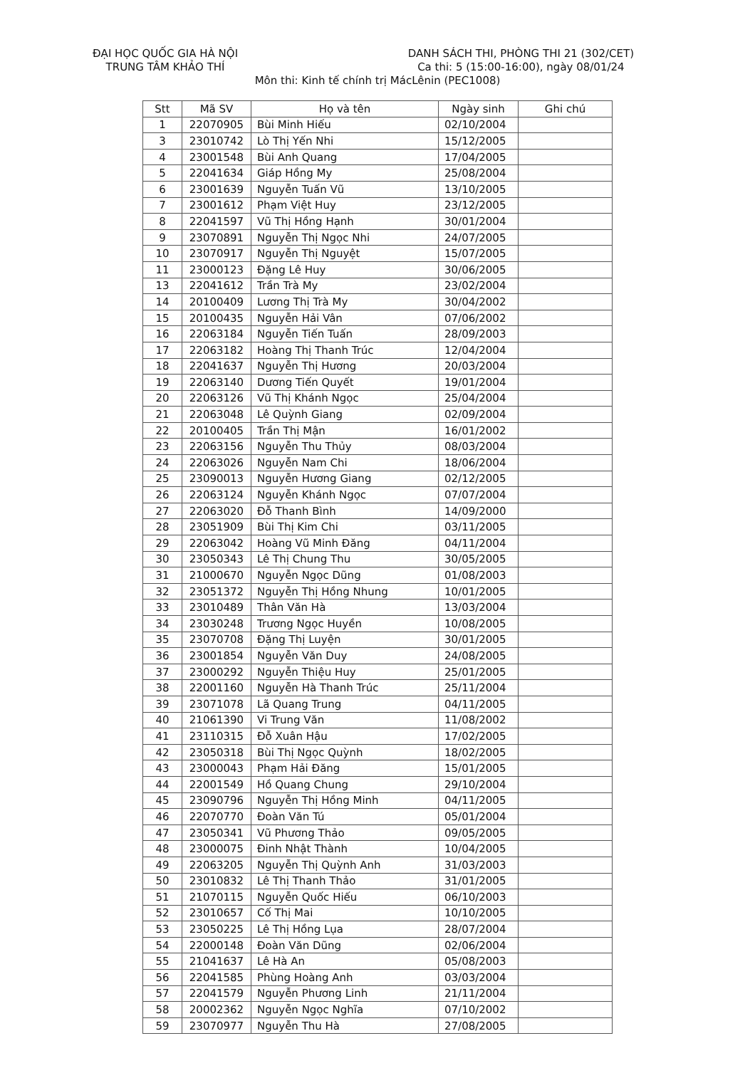ĐẠI HỌC QUỐC GIA HÀ NỘI
TRUNG TÂM KHẢO THÍ
DANH SÁCH THI, PHÒNG THI 21 (302/CET)
Ca thi: 5 (15:00-16:00), ngày 08/01/24
Môn thi: Kinh tế chính trị MácLênin (PEC1008)
| Stt | Mã SV | Họ và tên | Ngày sinh | Ghi chú |
| --- | --- | --- | --- | --- |
| 1 | 22070905 | Bùi Minh Hiếu | 02/10/2004 | |
| 3 | 23010742 | Lò Thị Yến Nhi | 15/12/2005 | |
| 4 | 23001548 | Bùi Anh Quang | 17/04/2005 | |
| 5 | 22041634 | Giáp Hồng My | 25/08/2004 | |
| 6 | 23001639 | Nguyễn Tuấn Vũ | 13/10/2005 | |
| 7 | 23001612 | Phạm Việt Huy | 23/12/2005 | |
| 8 | 22041597 | Vũ Thị Hồng Hạnh | 30/01/2004 | |
| 9 | 23070891 | Nguyễn Thị Ngọc Nhi | 24/07/2005 | |
| 10 | 23070917 | Nguyễn Thị Nguyệt | 15/07/2005 | |
| 11 | 23000123 | Đặng Lê Huy | 30/06/2005 | |
| 13 | 22041612 | Trần Trà My | 23/02/2004 | |
| 14 | 20100409 | Lương Thị Trà My | 30/04/2002 | |
| 15 | 20100435 | Nguyễn Hải Vân | 07/06/2002 | |
| 16 | 22063184 | Nguyễn Tiến Tuấn | 28/09/2003 | |
| 17 | 22063182 | Hoàng Thị Thanh Trúc | 12/04/2004 | |
| 18 | 22041637 | Nguyễn Thị Hương | 20/03/2004 | |
| 19 | 22063140 | Dương Tiến Quyết | 19/01/2004 | |
| 20 | 22063126 | Vũ Thị Khánh Ngọc | 25/04/2004 | |
| 21 | 22063048 | Lê Quỳnh Giang | 02/09/2004 | |
| 22 | 20100405 | Trần Thị Mận | 16/01/2002 | |
| 23 | 22063156 | Nguyễn Thu Thủy | 08/03/2004 | |
| 24 | 22063026 | Nguyễn Nam Chi | 18/06/2004 | |
| 25 | 23090013 | Nguyễn Hương Giang | 02/12/2005 | |
| 26 | 22063124 | Nguyễn Khánh Ngọc | 07/07/2004 | |
| 27 | 22063020 | Đỗ Thanh Bình | 14/09/2000 | |
| 28 | 23051909 | Bùi Thị Kim Chi | 03/11/2005 | |
| 29 | 22063042 | Hoàng Vũ Minh Đăng | 04/11/2004 | |
| 30 | 23050343 | Lê Thị Chung Thu | 30/05/2005 | |
| 31 | 21000670 | Nguyễn Ngọc Dũng | 01/08/2003 | |
| 32 | 23051372 | Nguyễn Thị Hồng Nhung | 10/01/2005 | |
| 33 | 23010489 | Thân Văn Hà | 13/03/2004 | |
| 34 | 23030248 | Trương Ngọc Huyền | 10/08/2005 | |
| 35 | 23070708 | Đặng Thị Luyện | 30/01/2005 | |
| 36 | 23001854 | Nguyễn Văn Duy | 24/08/2005 | |
| 37 | 23000292 | Nguyễn Thiệu Huy | 25/01/2005 | |
| 38 | 22001160 | Nguyễn Hà Thanh Trúc | 25/11/2004 | |
| 39 | 23071078 | Lã Quang Trung | 04/11/2005 | |
| 40 | 21061390 | Vi Trung Văn | 11/08/2002 | |
| 41 | 23110315 | Đỗ Xuân Hậu | 17/02/2005 | |
| 42 | 23050318 | Bùi Thị Ngọc Quỳnh | 18/02/2005 | |
| 43 | 23000043 | Phạm Hải Đăng | 15/01/2005 | |
| 44 | 22001549 | Hồ Quang Chung | 29/10/2004 | |
| 45 | 23090796 | Nguyễn Thị Hồng Minh | 04/11/2005 | |
| 46 | 22070770 | Đoàn Văn Tú | 05/01/2004 | |
| 47 | 23050341 | Vũ Phương Thảo | 09/05/2005 | |
| 48 | 23000075 | Đinh Nhật Thành | 10/04/2005 | |
| 49 | 22063205 | Nguyễn Thị Quỳnh Anh | 31/03/2003 | |
| 50 | 23010832 | Lê Thị Thanh Thảo | 31/01/2005 | |
| 51 | 21070115 | Nguyễn Quốc Hiếu | 06/10/2003 | |
| 52 | 23010657 | Cố Thị Mai | 10/10/2005 | |
| 53 | 23050225 | Lê Thị Hồng Lụa | 28/07/2004 | |
| 54 | 22000148 | Đoàn Văn Dũng | 02/06/2004 | |
| 55 | 21041637 | Lê Hà An | 05/08/2003 | |
| 56 | 22041585 | Phùng Hoàng Anh | 03/03/2004 | |
| 57 | 22041579 | Nguyễn Phương Linh | 21/11/2004 | |
| 58 | 20002362 | Nguyễn Ngọc Nghĩa | 07/10/2002 | |
| 59 | 23070977 | Nguyễn Thu Hà | 27/08/2005 | |